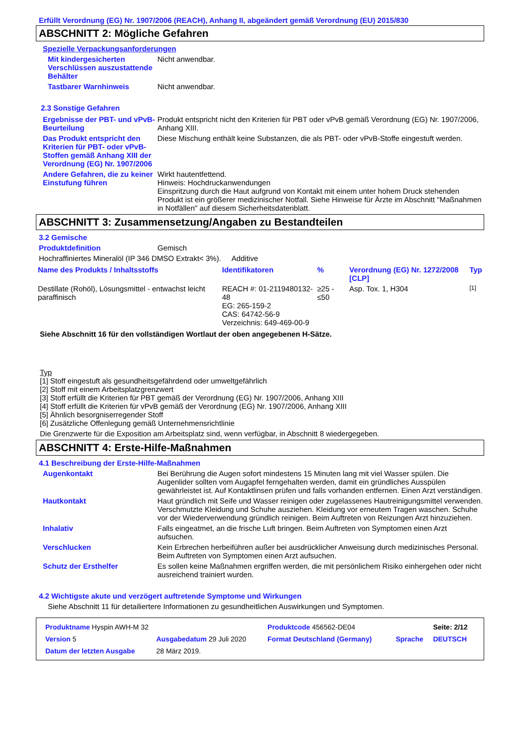Erfüllt Verordnung (EG) Nr. 1907/2006 (REACH), Anhang II, abgeändert gemäß Verordnung (EU) 2015/830
ABSCHNITT 2: Mögliche Gefahren
Spezielle Verpackungsanforderungen
Mit kindergesicherten Verschlüssen auszustattende Behälter
Nicht anwendbar.
Tastbarer Warnhinweis Nicht anwendbar.
2.3 Sonstige Gefahren
Ergebnisse der PBT- und vPvB-Beurteilung
Produkt entspricht nicht den Kriterien für PBT oder vPvB gemäß Verordnung (EG) Nr. 1907/2006, Anhang XIII.
Das Produkt entspricht den Kriterien für PBT- oder vPvB-Stoffen gemäß Anhang XIII der Verordnung (EG) Nr. 1907/2006
Diese Mischung enthält keine Substanzen, die als PBT- oder vPvB-Stoffe eingestuft werden.
Andere Gefahren, die zu keiner Einstufung führen
Wirkt hautentfettend.
Hinweis: Hochdruckanwendungen
Einspritzung durch die Haut aufgrund von Kontakt mit einem unter hohem Druck stehenden Produkt ist ein größerer medizinischer Notfall. Siehe Hinweise für Ärzte im Abschnitt "Maßnahmen in Notfällen" auf diesem Sicherheitsdatenblatt.
ABSCHNITT 3: Zusammensetzung/Angaben zu Bestandteilen
3.2 Gemische
Produktdefinition Gemisch
Hochraffiniertes Mineralöl (IP 346 DMSO Extrakt< 3%). Additive
| Name des Produkts / Inhaltsstoffs | Identifikatoren | % | Verordnung (EG) Nr. 1272/2008 [CLP] | Typ |
| --- | --- | --- | --- | --- |
| Destillate (Rohöl), Lösungsmittel - entwachst leicht paraffinisch | REACH #: 01-2119480132-48 EG: 265-159-2 CAS: 64742-56-9 Verzeichnis: 649-469-00-9 | ≥25 - ≤50 | Asp. Tox. 1, H304 | [1] |
Siehe Abschnitt 16 für den vollständigen Wortlaut der oben angegebenen H-Sätze.
Typ
[1] Stoff eingestuft als gesundheitsgefährdend oder umweltgefährlich
[2] Stoff mit einem Arbeitsplatzgrenzwert
[3] Stoff erfüllt die Kriterien für PBT gemäß der Verordnung (EG) Nr. 1907/2006, Anhang XIII
[4] Stoff erfüllt die Kriterien für vPvB gemäß der Verordnung (EG) Nr. 1907/2006, Anhang XIII
[5] Ähnlich besorgniserregender Stoff
[6] Zusätzliche Offenlegung gemäß Unternehmensrichtlinie
Die Grenzwerte für die Exposition am Arbeitsplatz sind, wenn verfügbar, in Abschnitt 8 wiedergegeben.
ABSCHNITT 4: Erste-Hilfe-Maßnahmen
4.1 Beschreibung der Erste-Hilfe-Maßnahmen
Augenkontakt Bei Berührung die Augen sofort mindestens 15 Minuten lang mit viel Wasser spülen. Die Augenlider sollten vom Augapfel ferngehalten werden, damit ein gründliches Ausspülen gewährleistet ist. Auf Kontaktlinsen prüfen und falls vorhanden entfernen. Einen Arzt verständigen.
Hautkontakt Haut gründlich mit Seife und Wasser reinigen oder zugelassenes Hautreinigungsmittel verwenden. Verschmutzte Kleidung und Schuhe ausziehen. Kleidung vor erneutem Tragen waschen. Schuhe vor der Wiederverwendung gründlich reinigen. Beim Auftreten von Reizungen Arzt hinzuziehen.
Inhalativ Falls eingeatmet, an die frische Luft bringen. Beim Auftreten von Symptomen einen Arzt aufsuchen.
Verschlucken Kein Erbrechen herbeiführen außer bei ausdrücklicher Anweisung durch medizinisches Personal. Beim Auftreten von Symptomen einen Arzt aufsuchen.
Schutz der Ersthelfer Es sollen keine Maßnahmen ergriffen werden, die mit persönlichem Risiko einhergehen oder nicht ausreichend trainiert wurden.
4.2 Wichtigste akute und verzögert auftretende Symptome und Wirkungen
Siehe Abschnitt 11 für detailiertere Informationen zu gesundheitlichen Auswirkungen und Symptomen.
| Produktname Hyspin AWH-M 32 | | Produktcode 456562-DE04 | | Seite: 2/12 |
| Version 5 | Ausgabedatum 29 Juli 2020 | Format Deutschland (Germany) | Sprache | DEUTSCH |
| Datum der letzten Ausgabe | 28 März 2019. | | | |